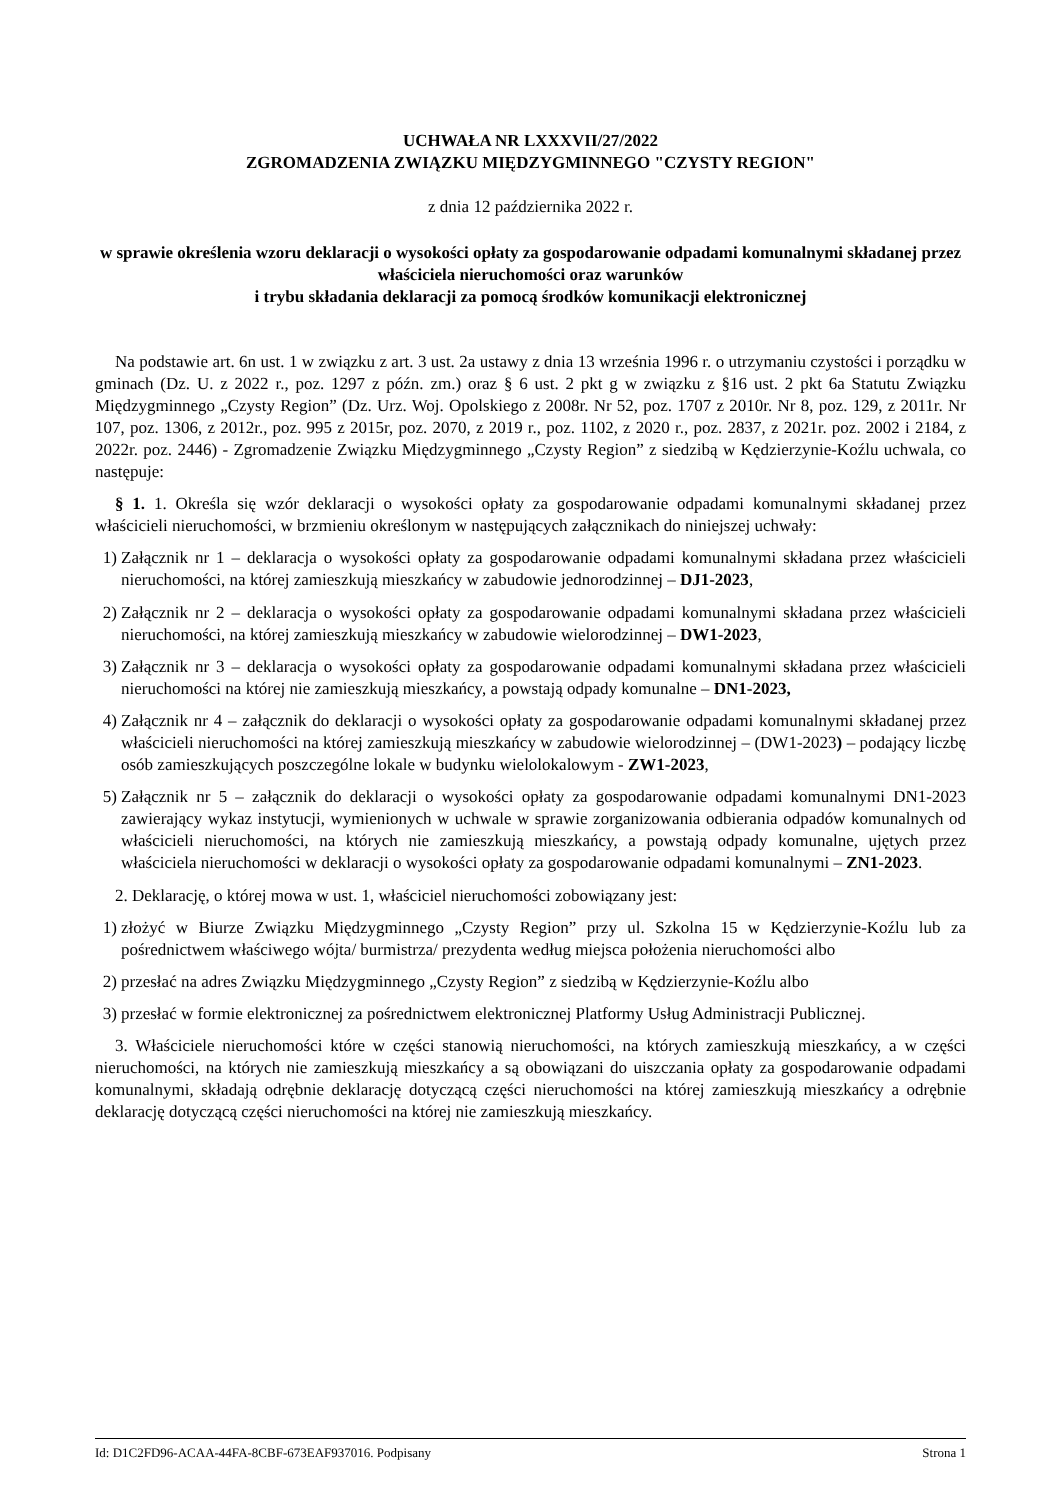UCHWAŁA NR LXXXVII/27/2022
ZGROMADZENIA ZWIĄZKU MIĘDZYGMINNEGO "CZYSTY REGION"
z dnia 12 października 2022 r.
w sprawie określenia wzoru deklaracji o wysokości opłaty za gospodarowanie odpadami komunalnymi składanej przez właściciela nieruchomości oraz warunków
i trybu składania deklaracji za pomocą środków komunikacji elektronicznej
Na podstawie art. 6n ust. 1 w związku z art. 3 ust. 2a ustawy z dnia 13 września 1996 r. o utrzymaniu czystości i porządku w gminach (Dz. U. z 2022 r., poz. 1297 z późn. zm.) oraz § 6 ust. 2 pkt g w związku z §16 ust. 2 pkt 6a Statutu Związku Międzygminnego „Czysty Region” (Dz. Urz. Woj. Opolskiego z 2008r. Nr 52, poz. 1707 z 2010r. Nr 8, poz. 129, z 2011r. Nr 107, poz. 1306, z 2012r., poz. 995 z 2015r, poz. 2070, z 2019 r., poz. 1102, z 2020 r., poz. 2837, z 2021r. poz. 2002 i 2184, z 2022r. poz. 2446) - Zgromadzenie Związku Międzygminnego „Czysty Region” z siedzibą w Kędzierzynie-Koźlu uchwala, co następuje:
§ 1. 1. Określa się wzór deklaracji o wysokości opłaty za gospodarowanie odpadami komunalnymi składanej przez właścicieli nieruchomości, w brzmieniu określonym w następujących załącznikach do niniejszej uchwały:
1) Załącznik nr 1 – deklaracja o wysokości opłaty za gospodarowanie odpadami komunalnymi składana przez właścicieli nieruchomości, na której zamieszkują mieszkańcy w zabudowie jednorodzinnej – DJ1-2023,
2) Załącznik nr 2 – deklaracja o wysokości opłaty za gospodarowanie odpadami komunalnymi składana przez właścicieli nieruchomości, na której zamieszkują mieszkańcy w zabudowie wielorodzinnej – DW1-2023,
3) Załącznik nr 3 – deklaracja o wysokości opłaty za gospodarowanie odpadami komunalnymi składana przez właścicieli nieruchomości na której nie zamieszkują mieszkańcy, a powstają odpady komunalne – DN1-2023,
4) Załącznik nr 4 – załącznik do deklaracji o wysokości opłaty za gospodarowanie odpadami komunalnymi składanej przez właścicieli nieruchomości na której zamieszkują mieszkańcy w zabudowie wielorodzinnej – (DW1-2023) – podający liczbę osób zamieszkujących poszczególne lokale w budynku wielolokalowym - ZW1-2023,
5) Załącznik nr 5 – załącznik do deklaracji o wysokości opłaty za gospodarowanie odpadami komunalnymi DN1-2023 zawierający wykaz instytucji, wymienionych w uchwale w sprawie zorganizowania odbierania odpadów komunalnych od właścicieli nieruchomości, na których nie zamieszkują mieszkańcy, a powstają odpady komunalne, ujętych przez właściciela nieruchomości w deklaracji o wysokości opłaty za gospodarowanie odpadami komunalnymi – ZN1-2023.
2. Deklarację, o której mowa w ust. 1, właściciel nieruchomości zobowiązany jest:
1) złożyć w Biurze Związku Międzygminnego „Czysty Region” przy ul. Szkolna 15 w Kędzierzynie-Koźlu lub za pośrednictwem właściwego wójta/ burmistrza/ prezydenta według miejsca położenia nieruchomości albo
2) przesłać na adres Związku Międzygminnego „Czysty Region” z siedzibą w Kędzierzynie-Koźlu albo
3) przesłać w formie elektronicznej za pośrednictwem elektronicznej Platformy Usług Administracji Publicznej.
3. Właściciele nieruchomości które w części stanowią nieruchomości, na których zamieszkują mieszkańcy, a w części nieruchomości, na których nie zamieszkują mieszkańcy a są obowiązani do uiszczania opłaty za gospodarowanie odpadami komunalnymi, składają odrębnie deklarację dotyczącą części nieruchomości na której zamieszkują mieszkańcy a odrębnie deklarację dotyczącą części nieruchomości na której nie zamieszkują mieszkańcy.
Id: D1C2FD96-ACAA-44FA-8CBF-673EAF937016. Podpisany Strona 1